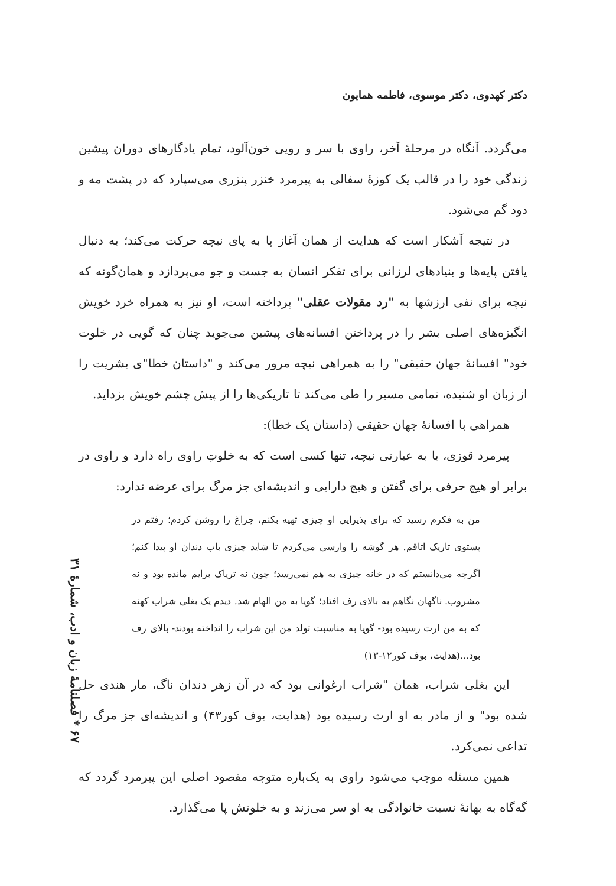دکتر کهدوی، دکتر موسوی، فاطمه همایون
می‌گردد. آنگاه در مرحلهٔ آخر، راوی با سر و رویی خون‌آلود، تمام یادگارهای دوران پیشین زندگی خود را در قالب یک کوزهٔ سفالی به پیرمرد خنزر پنزری می‌سپارد که در پشت مه و دود گم می‌شود.
در نتیجه آشکار است که هدایت از همان آغاز پا به پای نیچه حرکت می‌کند؛ به دنبال یافتن پایه‌ها و بنیادهای لرزانی برای تفکر انسان به جست و جو می‌پردازد و همان‌گونه که نیچه برای نفی ارزشها به "رد مقولات عقلی" پرداخته است، او نیز به همراه خرد خویش انگیزه‌های اصلی بشر را در پرداختن افسانه‌های پیشین می‌جوید چنان که گویی در خلوت خود" افسانهٔ جهان حقیقی" را به همراهی نیچه مرور می‌کند و "داستان خطا"ی بشریت را از زبان او شنیده، تمامی مسیر را طی می‌کند تا تاریکی‌ها را از پیش چشم خویش بزداید.
همراهی با افسانهٔ جهان حقیقی (داستان یک خطا):
پیرمرد قوزی، یا به عبارتی نیچه، تنها کسی است که به خلوتِ راوی راه دارد و راوی در برابر او هیچ حرفی برای گفتن و هیچ دارایی و اندیشه‌ای جز مرگ برای عرضه ندارد:
من به فکرم رسید که برای پذیرایی او چیزی تهیه بکنم، چراغ را روشن کردم؛ رفتم در پستوی تاریک اتاقم. هر گوشه را وارسی می‌کردم تا شاید چیزی باب دندان او پیدا کنم؛ اگرچه می‌دانستم که در خانه چیزی به هم نمی‌رسد؛ چون نه تریاک برایم مانده بود و نه مشروب. ناگهان نگاهم به بالای رف افتاد؛ گویا به من الهام شد. دیدم یک بغلی شراب کهنه که به من ارث رسیده بود- گویا به مناسبت تولد من این شراب را انداخته بودند- بالای رف بود...(هدایت، بوف کور۱۲-۱۳)
این بغلی شراب، همان "شراب ارغوانی بود که در آن زهر دندان ناگ، مار هندی حل شده بود" و از مادر به او ارث رسیده بود (هدایت، بوف کور۴۳) و اندیشه‌ای جز مرگ را تداعی نمی‌کرد.
همین مسئله موجب می‌شود راوی به یک‌باره متوجه مقصود اصلی این پیرمرد گردد که گه‌گاه به بهانهٔ نسبت خانوادگی به او سر می‌زند و به خلوتش پا می‌گذارد.
۶۷ * فصلنامهٔ زبان و ادب، شمارهٔ ۳۱